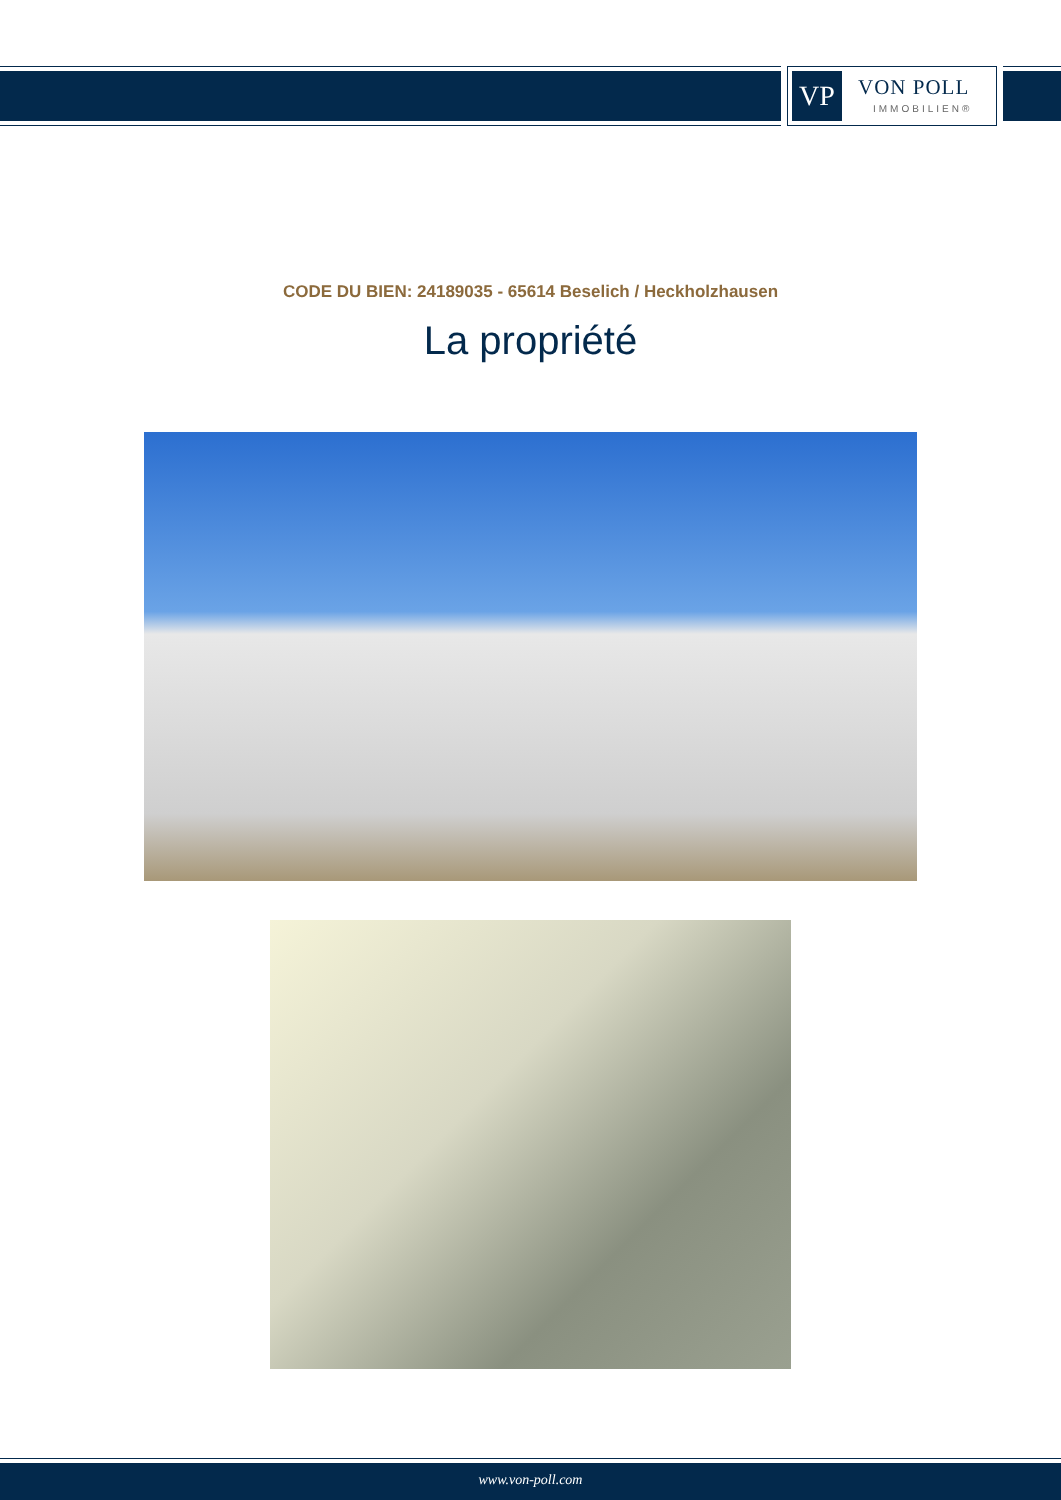VP VON POLL
IMMOBILIEN®
CODE DU BIEN: 24189035 - 65614 Beselich / Heckholzhausen
La propriété
www.von-poll.com